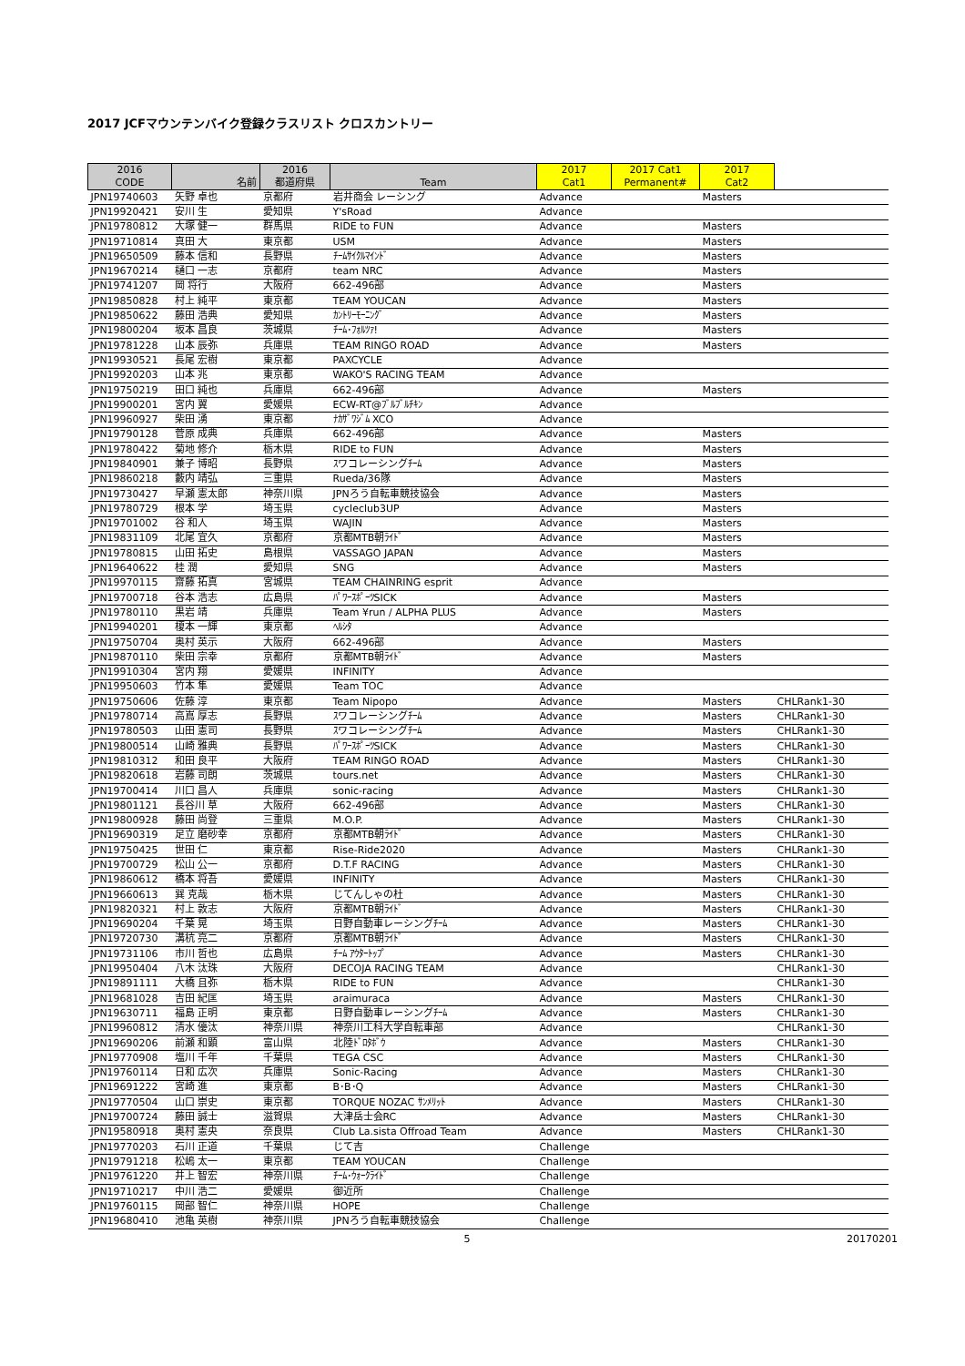2017 JCFマウンテンバイク登録クラスリスト クロスカントリー
| 2016 CODE | 名前 | 2016 都道府県 | Team | 2017 Cat1 | 2017 Cat1 Permanent# | 2017 Cat2 | |
| --- | --- | --- | --- | --- | --- | --- | --- |
| JPN19740603 | 矢野 卓也 | 京都府 | 岩井商会 レーシング | Advance | | Masters | |
| JPN19920421 | 安川 生 | 愛知県 | Y'sRoad | Advance | | | |
| JPN19780812 | 大塚 健一 | 群馬県 | RIDE to FUN | Advance | | Masters | |
| JPN19710814 | 真田 大 | 東京都 | USM | Advance | | Masters | |
| JPN19650509 | 藤本 信和 | 長野県 | ﾁｰﾑｻｲｸﾙﾏｲﾝﾄﾞ | Advance | | Masters | |
| JPN19670214 | 樋口 一志 | 京都府 | team NRC | Advance | | Masters | |
| JPN19741207 | 岡 将行 | 大阪府 | 662-496部 | Advance | | Masters | |
| JPN19850828 | 村上 純平 | 東京都 | TEAM YOUCAN | Advance | | Masters | |
| JPN19850622 | 藤田 浩典 | 愛知県 | ｶﾝﾄﾘｰﾓｰﾆﾝｸﾞ | Advance | | Masters | |
| JPN19800204 | 坂本 昌良 | 茨城県 | ﾁｰﾑ･ﾌｫﾙﾂｧ! | Advance | | Masters | |
| JPN19781228 | 山本 辰弥 | 兵庫県 | TEAM RINGO ROAD | Advance | | Masters | |
| JPN19930521 | 長尾 宏樹 | 東京都 | PAXCYCLE | Advance | | | |
| JPN19920203 | 山本 兆 | 東京都 | WAKO'S RACING TEAM | Advance | | | |
| JPN19750219 | 田口 純也 | 兵庫県 | 662-496部 | Advance | | Masters | |
| JPN19900201 | 宮内 翼 | 愛媛県 | ECW-RT@ﾌﾞﾙﾌﾞﾙﾁｷﾝ | Advance | | | |
| JPN19960927 | 柴田 湧 | 東京都 | ﾅｶｻﾞﾜｼﾞﾑ XCO | Advance | | | |
| JPN19790128 | 菅原 成典 | 兵庫県 | 662-496部 | Advance | | Masters | |
| JPN19780422 | 菊地 修介 | 栃木県 | RIDE to FUN | Advance | | Masters | |
| JPN19840901 | 兼子 博昭 | 長野県 | ｽワコレーシングﾁｰﾑ | Advance | | Masters | |
| JPN19860218 | 藪内 靖弘 | 三重県 | Rueda/36隊 | Advance | | Masters | |
| JPN19730427 | 早瀬 憲太郎 | 神奈川県 | JPNろう自転車競技協会 | Advance | | Masters | |
| JPN19780729 | 根本 学 | 埼玉県 | cycleclub3UP | Advance | | Masters | |
| JPN19701002 | 谷 和人 | 埼玉県 | WAJIN | Advance | | Masters | |
| JPN19831109 | 北尾 宜久 | 京都府 | 京都MTB朝ﾗｲﾄﾞ | Advance | | Masters | |
| JPN19780815 | 山田 拓史 | 島根県 | VASSAGO JAPAN | Advance | | Masters | |
| JPN19640622 | 桂 潤 | 愛知県 | SNG | Advance | | Masters | |
| JPN19970115 | 齋藤 拓真 | 宮城県 | TEAM CHAINRING esprit | Advance | | | |
| JPN19700718 | 谷本 浩志 | 広島県 | ﾊﾟﾜｰｽﾎﾟｰﾂSICK | Advance | | Masters | |
| JPN19780110 | 黒岩 靖 | 兵庫県 | Team ¥run / ALPHA PLUS | Advance | | Masters | |
| JPN19940201 | 榎本 一輝 | 東京都 | ﾍﾙｼﾀ | Advance | | | |
| JPN19750704 | 奥村 英示 | 大阪府 | 662-496部 | Advance | | Masters | |
| JPN19870110 | 柴田 宗幸 | 京都府 | 京都MTB朝ﾗｲﾄﾞ | Advance | | Masters | |
| JPN19910304 | 宮内 翔 | 愛媛県 | INFINITY | Advance | | | |
| JPN19950603 | 竹本 隼 | 愛媛県 | Team TOC | Advance | | | |
| JPN19750606 | 佐藤 淳 | 東京都 | Team Nipopo | Advance | | Masters | CHLRank1-30 |
| JPN19780714 | 高嶌 厚志 | 長野県 | ｽワコレーシングﾁｰﾑ | Advance | | Masters | CHLRank1-30 |
| JPN19780503 | 山田 憲司 | 長野県 | ｽワコレーシングﾁｰﾑ | Advance | | Masters | CHLRank1-30 |
| JPN19800514 | 山崎 雅典 | 長野県 | ﾊﾟﾜｰｽﾎﾟｰﾂSICK | Advance | | Masters | CHLRank1-30 |
| JPN19810312 | 和田 良平 | 大阪府 | TEAM RINGO ROAD | Advance | | Masters | CHLRank1-30 |
| JPN19820618 | 岩藤 司朗 | 茨城県 | tours.net | Advance | | Masters | CHLRank1-30 |
| JPN19700414 | 川口 昌人 | 兵庫県 | sonic-racing | Advance | | Masters | CHLRank1-30 |
| JPN19801121 | 長谷川 草 | 大阪府 | 662-496部 | Advance | | Masters | CHLRank1-30 |
| JPN19800928 | 藤田 尚登 | 三重県 | M.O.P. | Advance | | Masters | CHLRank1-30 |
| JPN19690319 | 足立 磨砂幸 | 京都府 | 京都MTB朝ﾗｲﾄﾞ | Advance | | Masters | CHLRank1-30 |
| JPN19750425 | 世田 仁 | 東京都 | Rise-Ride2020 | Advance | | Masters | CHLRank1-30 |
| JPN19700729 | 松山 公一 | 京都府 | D.T.F RACING | Advance | | Masters | CHLRank1-30 |
| JPN19860612 | 橋本 将吾 | 愛媛県 | INFINITY | Advance | | Masters | CHLRank1-30 |
| JPN19660613 | 巽 克哉 | 栃木県 | じてんしゃの杜 | Advance | | Masters | CHLRank1-30 |
| JPN19820321 | 村上 敦志 | 大阪府 | 京都MTB朝ﾗｲﾄﾞ | Advance | | Masters | CHLRank1-30 |
| JPN19690204 | 千葉 晃 | 埼玉県 | 日野自動車レーシングﾁｰﾑ | Advance | | Masters | CHLRank1-30 |
| JPN19720730 | 溝杭 亮二 | 京都府 | 京都MTB朝ﾗｲﾄﾞ | Advance | | Masters | CHLRank1-30 |
| JPN19731106 | 市川 哲也 | 広島県 | ﾁｰﾑ ｱｳﾀｰﾄｯﾌﾟ | Advance | | Masters | CHLRank1-30 |
| JPN19950404 | 八木 汰珠 | 大阪府 | DECOJA RACING TEAM | Advance | | | CHLRank1-30 |
| JPN19891111 | 大橋 且弥 | 栃木県 | RIDE to FUN | Advance | | | CHLRank1-30 |
| JPN19681028 | 吉田 紀匡 | 埼玉県 | araimuraca | Advance | | Masters | CHLRank1-30 |
| JPN19630711 | 福島 正明 | 東京都 | 日野自動車レーシングﾁｰﾑ | Advance | | Masters | CHLRank1-30 |
| JPN19960812 | 清水 優汰 | 神奈川県 | 神奈川工科大学自転車部 | Advance | | | CHLRank1-30 |
| JPN19690206 | 前瀬 和顕 | 富山県 | 北陸ﾄﾞﾛﾀﾎﾞｳ | Advance | | Masters | CHLRank1-30 |
| JPN19770908 | 塩川 千年 | 千葉県 | TEGA CSC | Advance | | Masters | CHLRank1-30 |
| JPN19760114 | 日和 広次 | 兵庫県 | Sonic-Racing | Advance | | Masters | CHLRank1-30 |
| JPN19691222 | 宮崎 進 | 東京都 | B･B･Q | Advance | | Masters | CHLRank1-30 |
| JPN19770504 | 山口 崇史 | 東京都 | TORQUE NOZAC ｻﾝﾒﾘｯﾄ | Advance | | Masters | CHLRank1-30 |
| JPN19700724 | 藤田 誠士 | 滋賀県 | 大津岳士会RC | Advance | | Masters | CHLRank1-30 |
| JPN19580918 | 奥村 憲央 | 奈良県 | Club La.sista Offroad Team | Advance | | Masters | CHLRank1-30 |
| JPN19770203 | 石川 正道 | 千葉県 | じて吉 | Challenge | | | |
| JPN19791218 | 松嶋 太一 | 東京都 | TEAM YOUCAN | Challenge | | | |
| JPN19761220 | 井上 智宏 | 神奈川県 | ﾁｰﾑ･ｳｫｰｸﾗｲﾄﾞ | Challenge | | | |
| JPN19710217 | 中川 浩二 | 愛媛県 | 御近所 | Challenge | | | |
| JPN19760115 | 岡部 智仁 | 神奈川県 | HOPE | Challenge | | | |
| JPN19680410 | 池亀 英樹 | 神奈川県 | JPNろう自転車競技協会 | Challenge | | | |
5 20170201